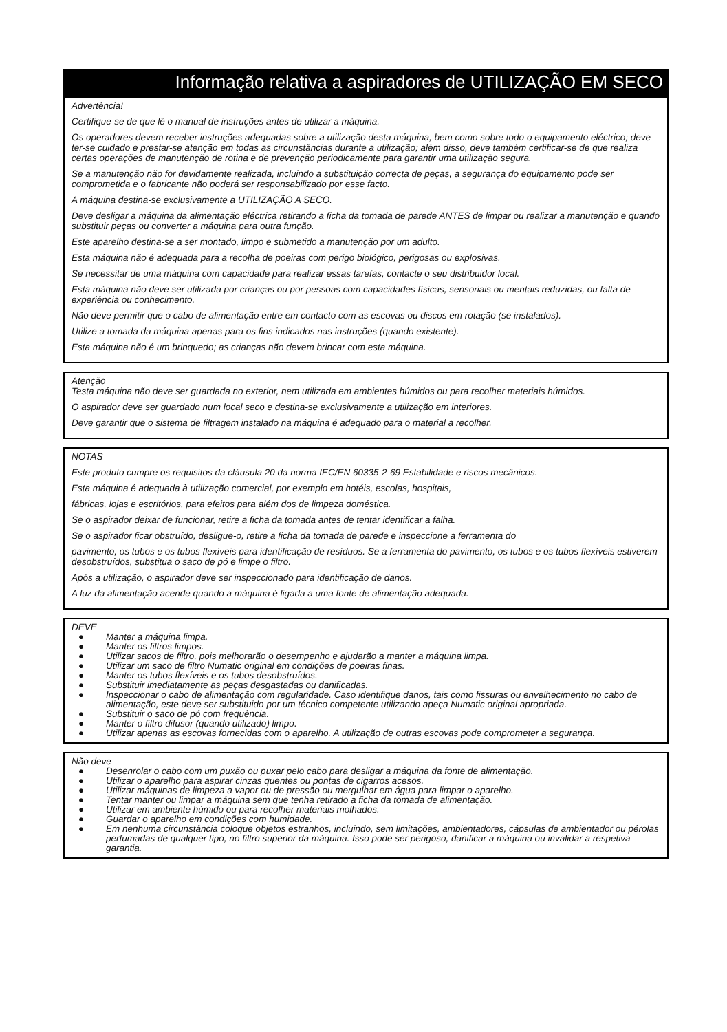Informação relativa a aspiradores de UTILIZAÇÃO EM SECO
Advertência!
Certifique-se de que lê o manual de instruções antes de utilizar a máquina.
Os operadores devem receber instruções adequadas sobre a utilização desta máquina, bem como sobre todo o equipamento eléctrico; deve ter-se cuidado e prestar-se atenção em todas as circunstâncias durante a utilização; além disso, deve também certificar-se de que realiza certas operações de manutenção de rotina e de prevenção periodicamente para garantir uma utilização segura.
Se a manutenção não for devidamente realizada, incluindo a substituição correcta de peças, a segurança do equipamento pode ser comprometida e o fabricante não poderá ser responsabilizado por esse facto.
A máquina destina-se exclusivamente a UTILIZAÇÃO A SECO.
Deve desligar a máquina da alimentação eléctrica retirando a ficha da tomada de parede ANTES de limpar ou realizar a manutenção e quando substituir peças ou converter a máquina para outra função.
Este aparelho destina-se a ser montado, limpo e submetido a manutenção por um adulto.
Esta máquina não é adequada para a recolha de poeiras com perigo biológico, perigosas ou explosivas.
Se necessitar de uma máquina com capacidade para realizar essas tarefas, contacte o seu distribuidor local.
Esta máquina não deve ser utilizada por crianças ou por pessoas com capacidades físicas, sensoriais ou mentais reduzidas, ou falta de experiência ou conhecimento.
Não deve permitir que o cabo de alimentação entre em contacto com as escovas ou discos em rotação (se instalados).
Utilize a tomada da máquina apenas para os fins indicados nas instruções (quando existente).
Esta máquina não é um brinquedo; as crianças não devem brincar com esta máquina.
Atenção
Testa máquina não deve ser guardada no exterior, nem utilizada em ambientes húmidos ou para recolher materiais húmidos.
O aspirador deve ser guardado num local seco e destina-se exclusivamente a utilização em interiores.
Deve garantir que o sistema de filtragem instalado na máquina é adequado para o material a recolher.
NOTAS
Este produto cumpre os requisitos da cláusula 20 da norma IEC/EN 60335-2-69 Estabilidade e riscos mecânicos.
Esta máquina é adequada à utilização comercial, por exemplo em hotéis, escolas, hospitais,
fábricas, lojas e escritórios, para efeitos para além dos de limpeza doméstica.
Se o aspirador deixar de funcionar, retire a ficha da tomada antes de tentar identificar a falha.
Se o aspirador ficar obstruído, desligue-o, retire a ficha da tomada de parede e inspeccione a ferramenta do
pavimento, os tubos e os tubos flexíveis para identificação de resíduos. Se a ferramenta do pavimento, os tubos e os tubos flexíveis estiverem desobstruídos, substitua o saco de pó e limpe o filtro.
Após a utilização, o aspirador deve ser inspeccionado para identificação de danos.
A luz da alimentação acende quando a máquina é ligada a uma fonte de alimentação adequada.
DEVE
● Manter a máquina limpa.
● Manter os filtros limpos.
● Utilizar sacos de filtro, pois melhorarão o desempenho e ajudarão a manter a máquina limpa.
● Utilizar um saco de filtro Numatic original em condições de poeiras finas.
● Manter os tubos flexíveis e os tubos desobstruídos.
● Substituir imediatamente as peças desgastadas ou danificadas.
● Inspeccionar o cabo de alimentação com regularidade. Caso identifique danos, tais como fissuras ou envelhecimento no cabo de alimentação, este deve ser substituido por um técnico competente utilizando apeça Numatic original apropriada.
● Substituir o saco de pó com frequência.
● Manter o filtro difusor (quando utilizado) limpo.
● Utilizar apenas as escovas fornecidas com o aparelho. A utilização de outras escovas pode comprometer a segurança.
Não deve
● Desenrolar o cabo com um puxão ou puxar pelo cabo para desligar a máquina da fonte de alimentação.
● Utilizar o aparelho para aspirar cinzas quentes ou pontas de cigarros acesos.
● Utilizar máquinas de limpeza a vapor ou de pressão ou mergulhar em água para limpar o aparelho.
● Tentar manter ou limpar a máquina sem que tenha retirado a ficha da tomada de alimentação.
● Utilizar em ambiente húmido ou para recolher materiais molhados.
● Guardar o aparelho em condições com humidade.
● Em nenhuma circunstância coloque objetos estranhos, incluindo, sem limitações, ambientadores, cápsulas de ambientador ou pérolas perfumadas de qualquer tipo, no filtro superior da máquina. Isso pode ser perigoso, danificar a máquina ou invalidar a respetiva garantia.